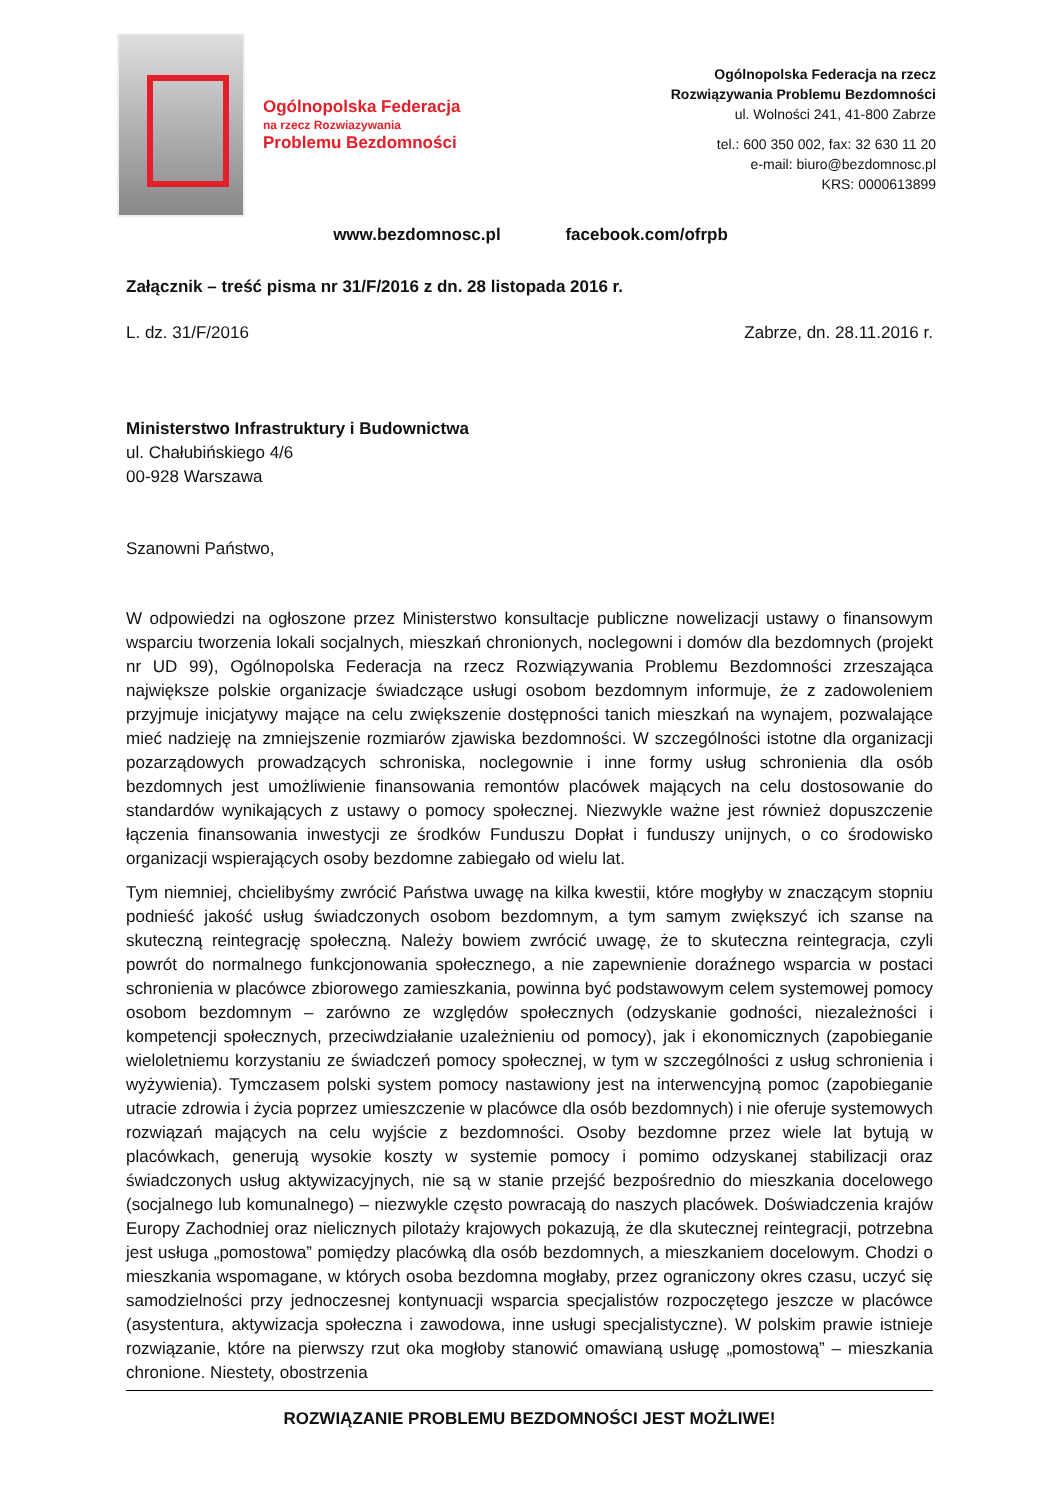Ogólnopolska Federacja
na rzecz Rozwiazywania
Problemu Bezdomności
Ogólnopolska Federacja na rzecz
Rozwiązywania Problemu Bezdomności
ul. Wolności 241, 41-800 Zabrze
tel.: 600 350 002, fax: 32 630 11 20
e-mail: biuro@bezdomnosc.pl
KRS: 0000613899
www.bezdomnosc.pl facebook.com/ofrpb
Załącznik – treść pisma nr 31/F/2016 z dn. 28 listopada 2016 r.
L. dz. 31/F/2016 Zabrze, dn. 28.11.2016 r.
Ministerstwo Infrastruktury i Budownictwa
ul. Chałubińskiego 4/6
00-928 Warszawa
Szanowni Państwo,
W odpowiedzi na ogłoszone przez Ministerstwo konsultacje publiczne nowelizacji ustawy o finansowym wsparciu tworzenia lokali socjalnych, mieszkań chronionych, noclegowni i domów dla bezdomnych (projekt nr UD 99), Ogólnopolska Federacja na rzecz Rozwiązywania Problemu Bezdomności zrzeszająca największe polskie organizacje świadczące usługi osobom bezdomnym informuje, że z zadowoleniem przyjmuje inicjatywy mające na celu zwiększenie dostępności tanich mieszkań na wynajem, pozwalające mieć nadzieję na zmniejszenie rozmiarów zjawiska bezdomności. W szczególności istotne dla organizacji pozarządowych prowadzących schroniska, noclegownie i inne formy usług schronienia dla osób bezdomnych jest umożliwienie finansowania remontów placówek mających na celu dostosowanie do standardów wynikających z ustawy o pomocy społecznej. Niezwykle ważne jest również dopuszczenie łączenia finansowania inwestycji ze środków Funduszu Dopłat i funduszy unijnych, o co środowisko organizacji wspierających osoby bezdomne zabiegało od wielu lat.
Tym niemniej, chcielibyśmy zwrócić Państwa uwagę na kilka kwestii, które mogłyby w znaczącym stopniu podnieść jakość usług świadczonych osobom bezdomnym, a tym samym zwiększyć ich szanse na skuteczną reintegrację społeczną. Należy bowiem zwrócić uwagę, że to skuteczna reintegracja, czyli powrót do normalnego funkcjonowania społecznego, a nie zapewnienie doraźnego wsparcia w postaci schronienia w placówce zbiorowego zamieszkania, powinna być podstawowym celem systemowej pomocy osobom bezdomnym – zarówno ze względów społecznych (odzyskanie godności, niezależności i kompetencji społecznych, przeciwdziałanie uzależnieniu od pomocy), jak i ekonomicznych (zapobieganie wieloletniemu korzystaniu ze świadczeń pomocy społecznej, w tym w szczególności z usług schronienia i wyżywienia). Tymczasem polski system pomocy nastawiony jest na interwencyjną pomoc (zapobieganie utracie zdrowia i życia poprzez umieszczenie w placówce dla osób bezdomnych) i nie oferuje systemowych rozwiązań mających na celu wyjście z bezdomności. Osoby bezdomne przez wiele lat bytują w placówkach, generują wysokie koszty w systemie pomocy i pomimo odzyskanej stabilizacji oraz świadczonych usług aktywizacyjnych, nie są w stanie przejść bezpośrednio do mieszkania docelowego (socjalnego lub komunalnego) – niezwykle często powracają do naszych placówek. Doświadczenia krajów Europy Zachodniej oraz nielicznych pilotaży krajowych pokazują, że dla skutecznej reintegracji, potrzebna jest usługa „pomostowa” pomiędzy placówką dla osób bezdomnych, a mieszkaniem docelowym. Chodzi o mieszkania wspomagane, w których osoba bezdomna mogłaby, przez ograniczony okres czasu, uczyć się samodzielności przy jednoczesnej kontynuacji wsparcia specjalistów rozpoczętego jeszcze w placówce (asystentura, aktywizacja społeczna i zawodowa, inne usługi specjalistyczne). W polskim prawie istnieje rozwiązanie, które na pierwszy rzut oka mogłoby stanowić omawianą usługę „pomostową” – mieszkania chronione. Niestety, obostrzenia
ROZWIĄZANIE PROBLEMU BEZDOMNOŚCI JEST MOŻLIWE!